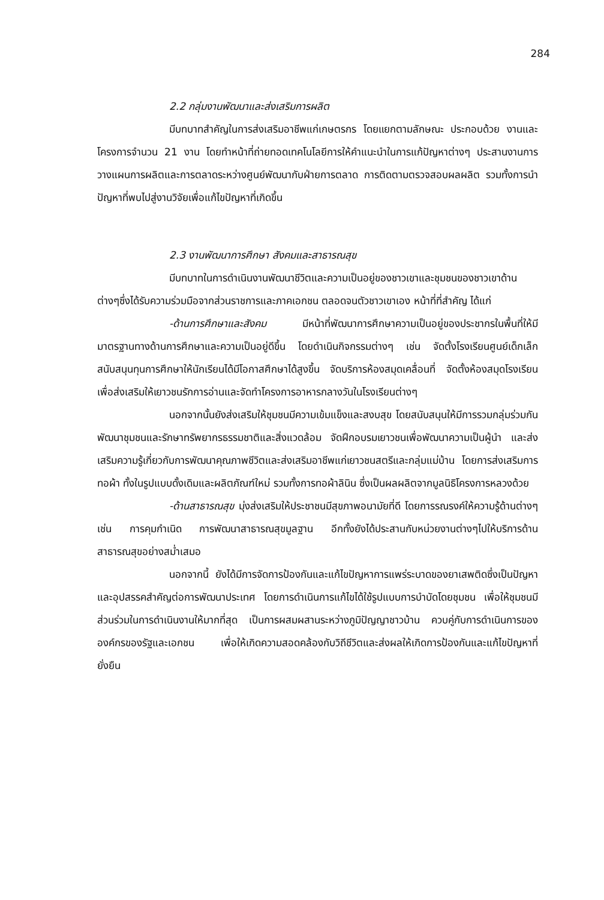284
2.2 กลุ่มงานพัฒนาและส่งเสริมการผลิต
มีบทบาทสำคัญในการส่งเสริมอาชีพแก่เกษตรกร โดยแยกตามลักษณะ ประกอบด้วย งานและโครงการจำนวน 21 งาน โดยทำหน้าที่ถ่ายทอดเทคโนโลยีการให้คำแนะนำในการแก้ปัญหาต่างๆ ประสานงานการวางแผนการผลิตและการตลาดระหว่างศูนย์พัฒนากับฝ่ายการตลาด การติดตามตรวจสอบผลผลิต รวมทั้งการนำปัญหาที่พบไปสู่งานวิจัยเพื่อแก้ไขปัญหาที่เกิดขึ้น
2.3 งานพัฒนาการศึกษา สังคมและสาธารณสุข
มีบทบาทในการดำเนินงานพัฒนาชีวิตและความเป็นอยู่ของชาวเขาและชุมชนของชาวเขาด้านต่างๆซึ่งได้รับความร่วมมือจากส่วนราชการและภาคเอกชน ตลอดจนตัวชาวเขาเอง หน้าที่ที่สำคัญ ได้แก่
-ด้านการศึกษาและสังคม มีหน้าที่พัฒนาการศึกษาความเป็นอยู่ของประชากรในพื้นที่ให้มีมาตรฐานทางด้านการศึกษาและความเป็นอยู่ดีขึ้น โดยดำเนินกิจกรรมต่างๆ เช่น จัดตั้งโรงเรียนศูนย์เด็กเล็ก สนับสนุนทุนการศึกษาให้นักเรียนได้มีโอกาสศึกษาได้สูงขึ้น จัดบริการห้องสมุดเคลื่อนที่ จัดตั้งห้องสมุดโรงเรียนเพื่อส่งเสริมให้เยาวชนรักการอ่านและจัดทำโครงการอาหารกลางวันในโรงเรียนต่างๆ
นอกจากนั้นยังส่งเสริมให้ชุมชนมีความเข้มแข็งและสงบสุข โดยสนับสนุนให้มีการรวมกลุ่มร่วมกันพัฒนาชุมชนและรักษาทรัพยากรธรรมชาติและสิ่งแวดล้อม จัดฝึกอบรมเยาวชนเพื่อพัฒนาความเป็นผู้นำ และส่งเสริมความรู้เกี่ยวกับการพัฒนาคุณภาพชีวิตและส่งเสริมอาชีพแก่เยาวชนสตรีและกลุ่มแม่บ้าน โดยการส่งเสริมการทอผ้า ทั้งในรูปแบบดั้งเดิมและผลิตภัณฑ์ใหม่ รวมทั้งการทอผ้าลินิน ซึ่งเป็นผลผลิตจากมูลนิธิโครงการหลวงด้วย
-ด้านสาธารณสุข มุ่งส่งเสริมให้ประชาชนมีสุขภาพอนามัยที่ดี โดยการรณรงค์ให้ความรู้ด้านต่างๆ เช่น การคุมกำเนิด การพัฒนาสาธารณสุขมูลฐาน อีกทั้งยังได้ประสานกับหน่วยงานต่างๆไปให้บริการด้านสาธารณสุขอย่างสม่ำเสมอ
นอกจากนี้ ยังได้มีการจัดการป้องกันและแก้ไขปัญหาการแพร่ระบาดของยาเสพติดซึ่งเป็นปัญหาและอุปสรรคสำคัญต่อการพัฒนาประเทศ โดยการดำเนินการแก้ไขได้ใช้รูปแบบการบำบัดโดยชุมชน เพื่อให้ชุมชนมีส่วนร่วมในการดำเนินงานให้มากที่สุด เป็นการผสมผสานระหว่างภูมิปัญญาชาวบ้าน ควบคู่กับการดำเนินการขององค์กรของรัฐและเอกชน เพื่อให้เกิดความสอดคล้องกับวิถีชีวิตและส่งผลให้เกิดการป้องกันและแก้ไขปัญหาที่ยั่งยืน